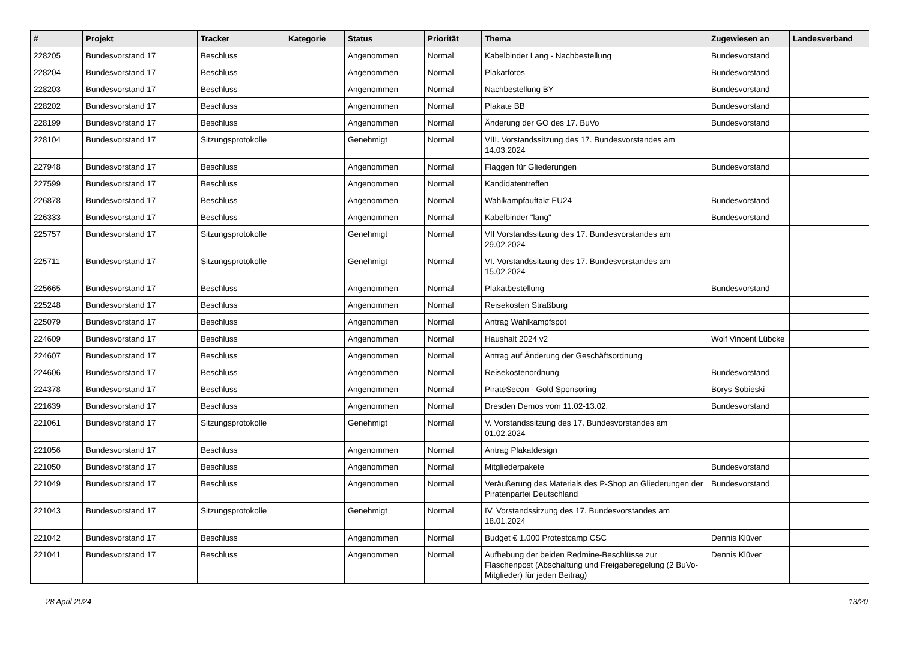| # | Projekt | Tracker | Kategorie | Status | Priorität | Thema | Zugewiesen an | Landesverband |
| --- | --- | --- | --- | --- | --- | --- | --- | --- |
| 228205 | Bundesvorstand 17 | Beschluss | | Angenommen | Normal | Kabelbinder Lang - Nachbestellung | Bundesvorstand | |
| 228204 | Bundesvorstand 17 | Beschluss | | Angenommen | Normal | Plakatfotos | Bundesvorstand | |
| 228203 | Bundesvorstand 17 | Beschluss | | Angenommen | Normal | Nachbestellung BY | Bundesvorstand | |
| 228202 | Bundesvorstand 17 | Beschluss | | Angenommen | Normal | Plakate BB | Bundesvorstand | |
| 228199 | Bundesvorstand 17 | Beschluss | | Angenommen | Normal | Änderung der GO des 17. BuVo | Bundesvorstand | |
| 228104 | Bundesvorstand 17 | Sitzungsprotokolle | | Genehmigt | Normal | VIII. Vorstandssitzung des 17. Bundesvorstandes am 14.03.2024 | | |
| 227948 | Bundesvorstand 17 | Beschluss | | Angenommen | Normal | Flaggen für Gliederungen | Bundesvorstand | |
| 227599 | Bundesvorstand 17 | Beschluss | | Angenommen | Normal | Kandidatentreffen | | |
| 226878 | Bundesvorstand 17 | Beschluss | | Angenommen | Normal | Wahlkampfauftakt EU24 | Bundesvorstand | |
| 226333 | Bundesvorstand 17 | Beschluss | | Angenommen | Normal | Kabelbinder "lang" | Bundesvorstand | |
| 225757 | Bundesvorstand 17 | Sitzungsprotokolle | | Genehmigt | Normal | VII Vorstandssitzung des 17. Bundesvorstandes am 29.02.2024 | | |
| 225711 | Bundesvorstand 17 | Sitzungsprotokolle | | Genehmigt | Normal | VI. Vorstandssitzung des 17. Bundesvorstandes am 15.02.2024 | | |
| 225665 | Bundesvorstand 17 | Beschluss | | Angenommen | Normal | Plakatbestellung | Bundesvorstand | |
| 225248 | Bundesvorstand 17 | Beschluss | | Angenommen | Normal | Reisekosten Straßburg | | |
| 225079 | Bundesvorstand 17 | Beschluss | | Angenommen | Normal | Antrag Wahlkampfspot | | |
| 224609 | Bundesvorstand 17 | Beschluss | | Angenommen | Normal | Haushalt 2024 v2 | Wolf Vincent Lübcke | |
| 224607 | Bundesvorstand 17 | Beschluss | | Angenommen | Normal | Antrag auf Änderung der Geschäftsordnung | | |
| 224606 | Bundesvorstand 17 | Beschluss | | Angenommen | Normal | Reisekostenordnung | Bundesvorstand | |
| 224378 | Bundesvorstand 17 | Beschluss | | Angenommen | Normal | PirateSecon - Gold Sponsoring | Borys Sobieski | |
| 221639 | Bundesvorstand 17 | Beschluss | | Angenommen | Normal | Dresden Demos vom 11.02-13.02. | Bundesvorstand | |
| 221061 | Bundesvorstand 17 | Sitzungsprotokolle | | Genehmigt | Normal | V. Vorstandssitzung des 17. Bundesvorstandes am 01.02.2024 | | |
| 221056 | Bundesvorstand 17 | Beschluss | | Angenommen | Normal | Antrag Plakatdesign | | |
| 221050 | Bundesvorstand 17 | Beschluss | | Angenommen | Normal | Mitgliederpakete | Bundesvorstand | |
| 221049 | Bundesvorstand 17 | Beschluss | | Angenommen | Normal | Veräußerung des Materials des P-Shop an Gliederungen der Piratenpartei Deutschland | Bundesvorstand | |
| 221043 | Bundesvorstand 17 | Sitzungsprotokolle | | Genehmigt | Normal | IV. Vorstandssitzung des 17. Bundesvorstandes am 18.01.2024 | | |
| 221042 | Bundesvorstand 17 | Beschluss | | Angenommen | Normal | Budget € 1.000 Protestcamp CSC | Dennis Klüver | |
| 221041 | Bundesvorstand 17 | Beschluss | | Angenommen | Normal | Aufhebung der beiden Redmine-Beschlüsse zur Flaschenpost (Abschaltung und Freigaberegelung (2 BuVo-Mitglieder) für jeden Beitrag) | Dennis Klüver | |
28 April 2024 13/20